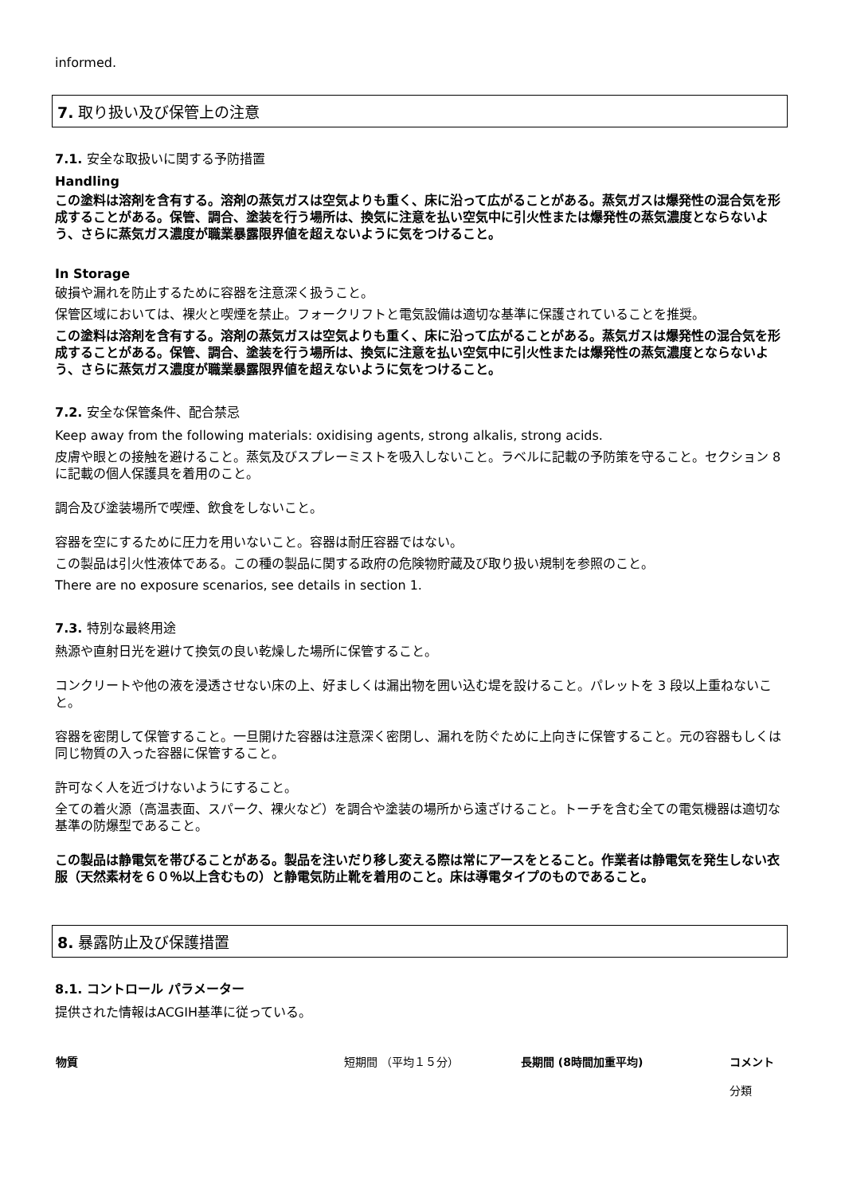informed.
7. 取り扱い及び保管上の注意
7.1. 安全な取扱いに関する予防措置
Handling
この塗料は溶剤を含有する。溶剤の蒸気ガスは空気よりも重く、床に沿って広がることがある。蒸気ガスは爆発性の混合気を形成することがある。保管、調合、塗装を行う場所は、換気に注意を払い空気中に引火性または爆発性の蒸気濃度とならないよう、さらに蒸気ガス濃度が職業暴露限界値を超えないように気をつけること。
In Storage
破損や漏れを防止するために容器を注意深く扱うこと。
保管区域においては、裸火と喫煙を禁止。フォークリフトと電気設備は適切な基準に保護されていることを推奨。
この塗料は溶剤を含有する。溶剤の蒸気ガスは空気よりも重く、床に沿って広がることがある。蒸気ガスは爆発性の混合気を形成することがある。保管、調合、塗装を行う場所は、換気に注意を払い空気中に引火性または爆発性の蒸気濃度とならないよう、さらに蒸気ガス濃度が職業暴露限界値を超えないように気をつけること。
7.2. 安全な保管条件、配合禁忌
Keep away from the following materials: oxidising agents, strong alkalis, strong acids.
皮膚や眼との接触を避けること。蒸気及びスプレーミストを吸入しないこと。ラベルに記載の予防策を守ること。セクション 8 に記載の個人保護具を着用のこと。
調合及び塗装場所で喫煙、飲食をしないこと。
容器を空にするために圧力を用いないこと。容器は耐圧容器ではない。
この製品は引火性液体である。この種の製品に関する政府の危険物貯蔵及び取り扱い規制を参照のこと。
There are no exposure scenarios, see details in section 1.
7.3. 特別な最終用途
熱源や直射日光を避けて換気の良い乾燥した場所に保管すること。
コンクリートや他の液を浸透させない床の上、好ましくは漏出物を囲い込む堤を設けること。パレットを 3 段以上重ねないこと。
容器を密閉して保管すること。一旦開けた容器は注意深く密閉し、漏れを防ぐために上向きに保管すること。元の容器もしくは同じ物質の入った容器に保管すること。
許可なく人を近づけないようにすること。
全ての着火源（高温表面、スパーク、裸火など）を調合や塗装の場所から遠ざけること。トーチを含む全ての電気機器は適切な基準の防爆型であること。
この製品は静電気を帯びることがある。製品を注いだり移し変える際は常にアースをとること。作業者は静電気を発生しない衣服（天然素材を６０％以上含むもの）と静電気防止靴を着用のこと。床は導電タイプのものであること。
8. 暴露防止及び保護措置
8.1. コントロール パラメーター
提供された情報はACGIH基準に従っている。
| 物質 | 短期間 （平均１５分） | 長期間 (8時間加重平均) | コメント 分類 |
| --- | --- | --- | --- |